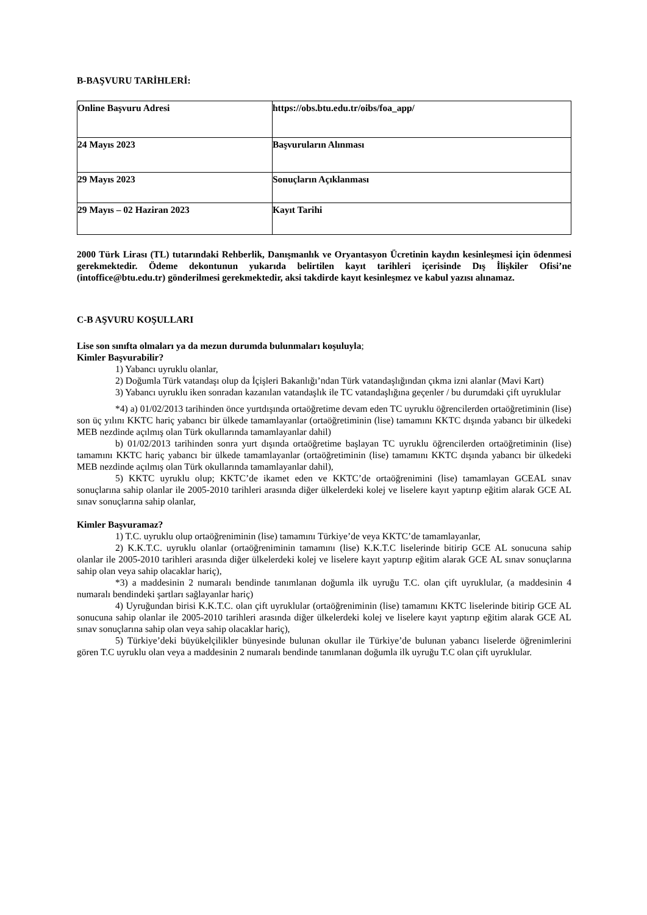B-BAŞVURU TARİHLERİ:
| Online Başvuru Adresi | https://obs.btu.edu.tr/oibs/foa_app/ |
| 24 Mayıs 2023 | Başvuruların Alınması |
| 29 Mayıs 2023 | Sonuçların Açıklanması |
| 29 Mayıs – 02 Haziran 2023 | Kayıt Tarihi |
2000 Türk Lirası (TL) tutarındaki Rehberlik, Danışmanlık ve Oryantasyon Ücretinin kaydın kesinleşmesi için ödenmesi gerekmektedir. Ödeme dekontunun yukarıda belirtilen kayıt tarihleri içerisinde Dış İlişkiler Ofisi’ne (intoffice@btu.edu.tr) gönderilmesi gerekmektedir, aksi takdirde kayıt kesinleşmez ve kabul yazısı alınamaz.
C-B AŞVURU KOŞULLARI
Lise son sınıfta olmaları ya da mezun durumda bulunmaları koşuluyla;
Kimler Başvurabilir?
1) Yabancı uyruklu olanlar,
2) Doğumla Türk vatandaşı olup da İçişleri Bakanlığı’ndan Türk vatandaşlığından çıkma izni alanlar (Mavi Kart)
3) Yabancı uyruklu iken sonradan kazanılan vatandaşlık ile TC vatandaşlığına geçenler / bu durumdaki çift uyruklular
*4) a) 01/02/2013 tarihinden önce yurtdışında ortaöğretime devam eden TC uyruklu öğrencilerden ortaöğretiminin (lise) son üç yılını KKTC hariç yabancı bir ülkede tamamlayanlar (ortaöğretiminin (lise) tamamını KKTC dışında yabancı bir ülkedeki MEB nezdinde açılmış olan Türk okullarında tamamlayanlar dahil)
b) 01/02/2013 tarihinden sonra yurt dışında ortaöğretime başlayan TC uyruklu öğrencilerden ortaöğretiminin (lise) tamamını KKTC hariç yabancı bir ülkede tamamlayanlar (ortaöğretiminin (lise) tamamını KKTC dışında yabancı bir ülkedeki MEB nezdinde açılmış olan Türk okullarında tamamlayanlar dahil),
5) KKTC uyruklu olup; KKTC’de ikamet eden ve KKTC’de ortaöğrenimini (lise) tamamlayan GCEAL sınav sonuçlarına sahip olanlar ile 2005-2010 tarihleri arasında diğer ülkelerdeki kolej ve liselere kayıt yaptırıp eğitim alarak GCE AL sınav sonuçlarına sahip olanlar,
Kimler Başvuramaz?
1) T.C. uyruklu olup ortaöğreniminin (lise) tamamını Türkiye’de veya KKTC’de tamamlayanlar,
2) K.K.T.C. uyruklu olanlar (ortaöğreniminin tamamını (lise) K.K.T.C liselerinde bitirip GCE AL sonucuna sahip olanlar ile 2005-2010 tarihleri arasında diğer ülkelerdeki kolej ve liselere kayıt yaptırıp eğitim alarak GCE AL sınav sonuçlarına sahip olan veya sahip olacaklar hariç),
*3) a maddesinin 2 numaralı bendinde tanımlanan doğumla ilk uyruğu T.C. olan çift uyruklular, (a maddesinin 4 numaralı bendindeki şartları sağlayanlar hariç)
4) Uyruğundan birisi K.K.T.C. olan çift uyruklular (ortaöğreniminin (lise) tamamını KKTC liselerinde bitirip GCE AL sonucuna sahip olanlar ile 2005-2010 tarihleri arasında diğer ülkelerdeki kolej ve liselere kayıt yaptırıp eğitim alarak GCE AL sınav sonuçlarına sahip olan veya sahip olacaklar hariç),
5) Türkiye’deki büyükelçilikler bünyesinde bulunan okullar ile Türkiye’de bulunan yabancı liselerde öğrenimlerini gören T.C uyruklu olan veya a maddesinin 2 numaralı bendinde tanımlanan doğumla ilk uyruğu T.C olan çift uyruklular.